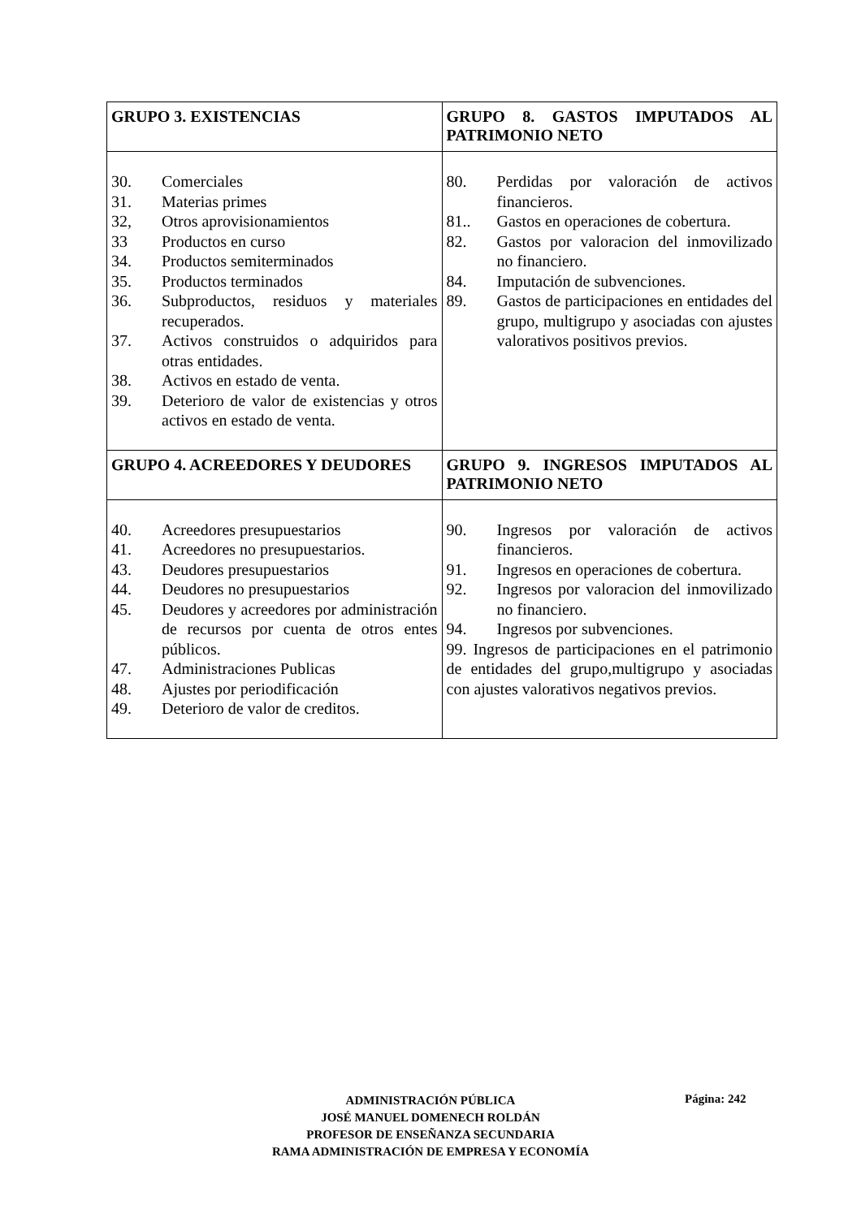| GRUPO 3. EXISTENCIAS | GRUPO 8. GASTOS IMPUTADOS AL PATRIMONIO NETO |
| --- | --- |
| 30. Comerciales 31. Materias primes 32, Otros aprovisionamientos 33 Productos en curso 34. Productos semiterminados 35. Productos terminados 36. Subproductos, residuos y materiales recuperados. 37. Activos construidos o adquiridos para otras entidades. 38. Activos en estado de venta. 39. Deterioro de valor de existencias y otros activos en estado de venta. | 80. Perdidas por valoración de activos financieros. 81.. Gastos en operaciones de cobertura. 82. Gastos por valoracion del inmovilizado no financiero. 84. Imputación de subvenciones. 89. Gastos de participaciones en entidades del grupo, multigrupo y asociadas con ajustes valorativos positivos previos. |
| GRUPO 4. ACREEDORES Y DEUDORES | GRUPO 9. INGRESOS IMPUTADOS AL PATRIMONIO NETO |
| 40. Acreedores presupuestarios 41. Acreedores no presupuestarios. 43. Deudores presupuestarios 44. Deudores no presupuestarios 45. Deudores y acreedores por administración de recursos por cuenta de otros entes públicos. 47. Administraciones Publicas 48. Ajustes por periodificación 49. Deterioro de valor de creditos. | 90. Ingresos por valoración de activos financieros. 91. Ingresos en operaciones de cobertura. 92. Ingresos por valoracion del inmovilizado no financiero. 94. Ingresos por subvenciones. 99. Ingresos de participaciones en el patrimonio de entidades del grupo,multigrupo y asociadas con ajustes valorativos negativos previos. |
ADMINISTRACIÓN PÚBLICA
JOSÉ MANUEL DOMENECH ROLDÁN
PROFESOR DE ENSEÑANZA SECUNDARIA
RAMA ADMINISTRACIÓN DE EMPRESA Y ECONOMÍA
Página: 242